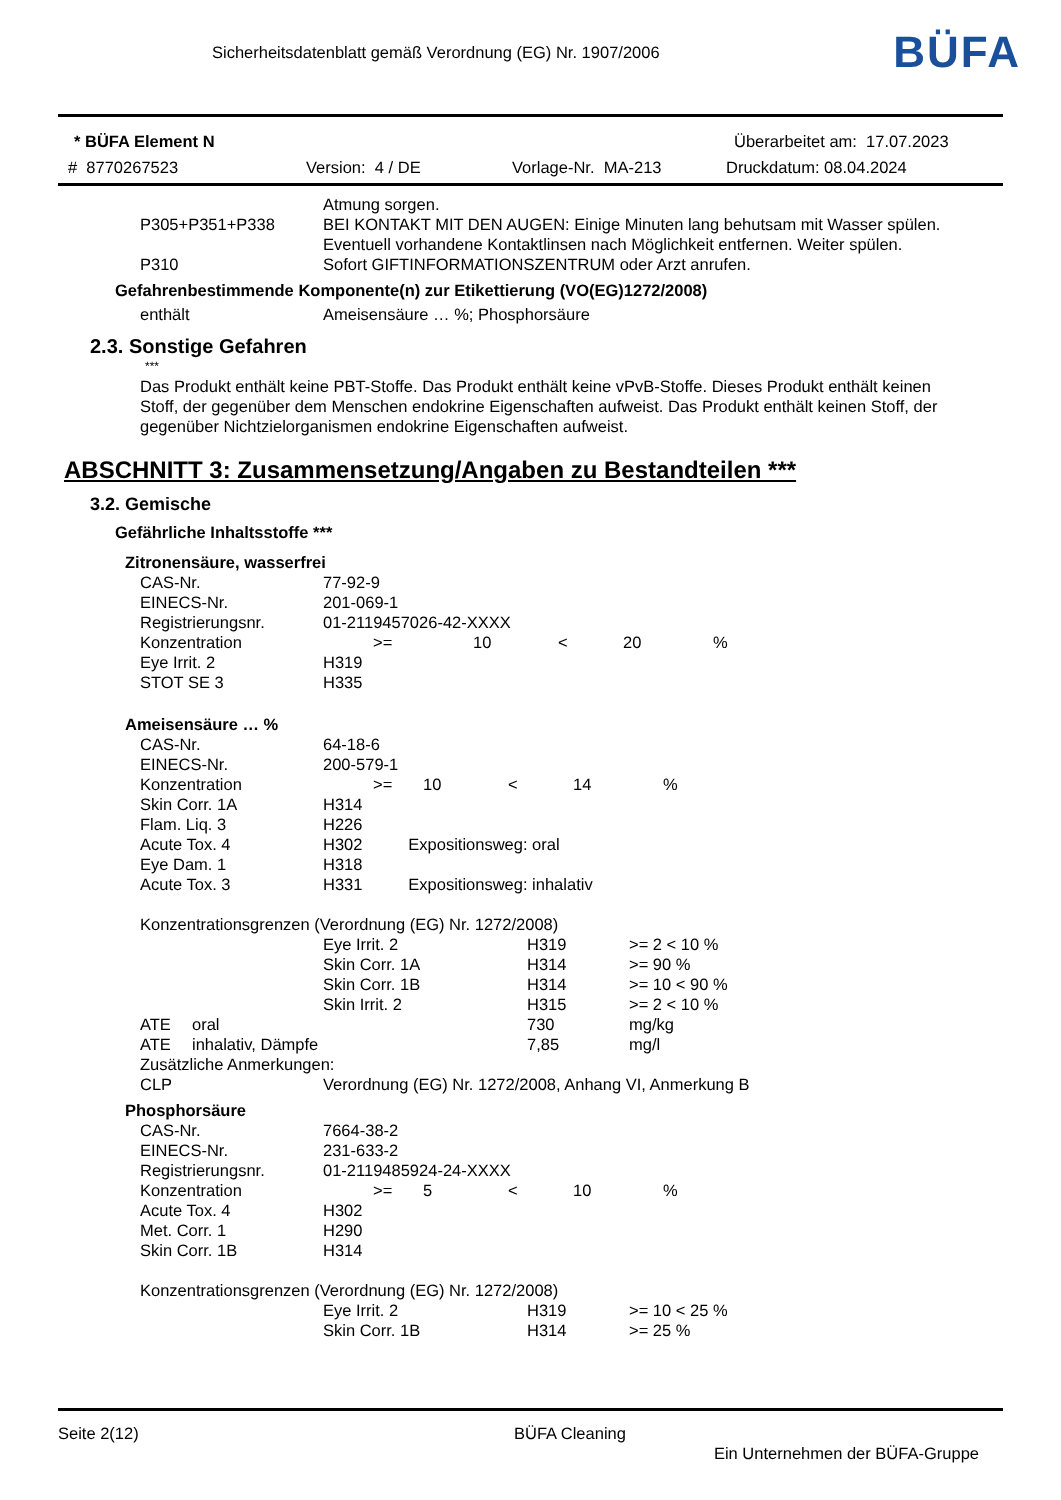Sicherheitsdatenblatt gemäß Verordnung (EG) Nr. 1907/2006
BÜFA
* BÜFA Element N Überarbeitet am: 17.07.2023
# 8770267523 Version: 4 / DE Vorlage-Nr. MA-213 Druckdatum: 08.04.2024
| | Atmung sorgen. |
| P305+P351+P338 | BEI KONTAKT MIT DEN AUGEN: Einige Minuten lang behutsam mit Wasser spülen. Eventuell vorhandene Kontaktlinsen nach Möglichkeit entfernen. Weiter spülen. |
| P310 | Sofort GIFTINFORMATIONSZENTRUM oder Arzt anrufen. |
Gefahrenbestimmende Komponente(n) zur Etikettierung (VO(EG)1272/2008)
| enthält | Ameisensäure … %; Phosphorsäure |
2.3. Sonstige Gefahren
***
Das Produkt enthält keine PBT-Stoffe. Das Produkt enthält keine vPvB-Stoffe. Dieses Produkt enthält keinen Stoff, der gegenüber dem Menschen endokrine Eigenschaften aufweist. Das Produkt enthält keinen Stoff, der gegenüber Nichtzielorganismen endokrine Eigenschaften aufweist.
ABSCHNITT 3: Zusammensetzung/Angaben zu Bestandteilen ***
3.2. Gemische
Gefährliche Inhaltsstoffe ***
Zitronensäure, wasserfrei
| CAS-Nr. | 77-92-9 | | | | |
| EINECS-Nr. | 201-069-1 | | | | |
| Registrierungsnr. | 01-2119457026-42-XXXX | | | | |
| Konzentration | >= | 10 | < | 20 | % |
| Eye Irrit. 2 | H319 | | | | |
| STOT SE 3 | H335 | | | | |
Ameisensäure … %
| CAS-Nr. | 64-18-6 | | | | |
| EINECS-Nr. | 200-579-1 | | | | |
| Konzentration | >= | 10 | < | 14 | % |
| Skin Corr. 1A | H314 | | | | |
| Flam. Liq. 3 | H226 | | | | |
| Acute Tox. 4 | H302 Expositionsweg: oral | | | | |
| Eye Dam. 1 | H318 | | | | |
| Acute Tox. 3 | H331 Expositionsweg: inhalativ | | | | |
Konzentrationsgrenzen (Verordnung (EG) Nr. 1272/2008)
| | | Eye Irrit. 2 | H319 | >= 2 < 10 % |
| | | Skin Corr. 1A | H314 | >= 90 % |
| | | Skin Corr. 1B | H314 | >= 10 < 90 % |
| | | Skin Irrit. 2 | H315 | >= 2 < 10 % |
| ATE | oral | | 730 | mg/kg |
| ATE | inhalativ, Dämpfe | | 7,85 | mg/l |
| Zusätzliche Anmerkungen: | | | | |
| CLP | | Verordnung (EG) Nr. 1272/2008, Anhang VI, Anmerkung B | | |
Phosphorsäure
| CAS-Nr. | 7664-38-2 | | | | |
| EINECS-Nr. | 231-633-2 | | | | |
| Registrierungsnr. | 01-2119485924-24-XXXX | | | | |
| Konzentration | >= | 5 | < | 10 | % |
| Acute Tox. 4 | H302 | | | | |
| Met. Corr. 1 | H290 | | | | |
| Skin Corr. 1B | H314 | | | | |
Konzentrationsgrenzen (Verordnung (EG) Nr. 1272/2008)
| Eye Irrit. 2 | H319 | >= 10 < 25 % |
| Skin Corr. 1B | H314 | >= 25 % |
Seite 2(12) BÜFA Cleaning
Ein Unternehmen der BÜFA-Gruppe